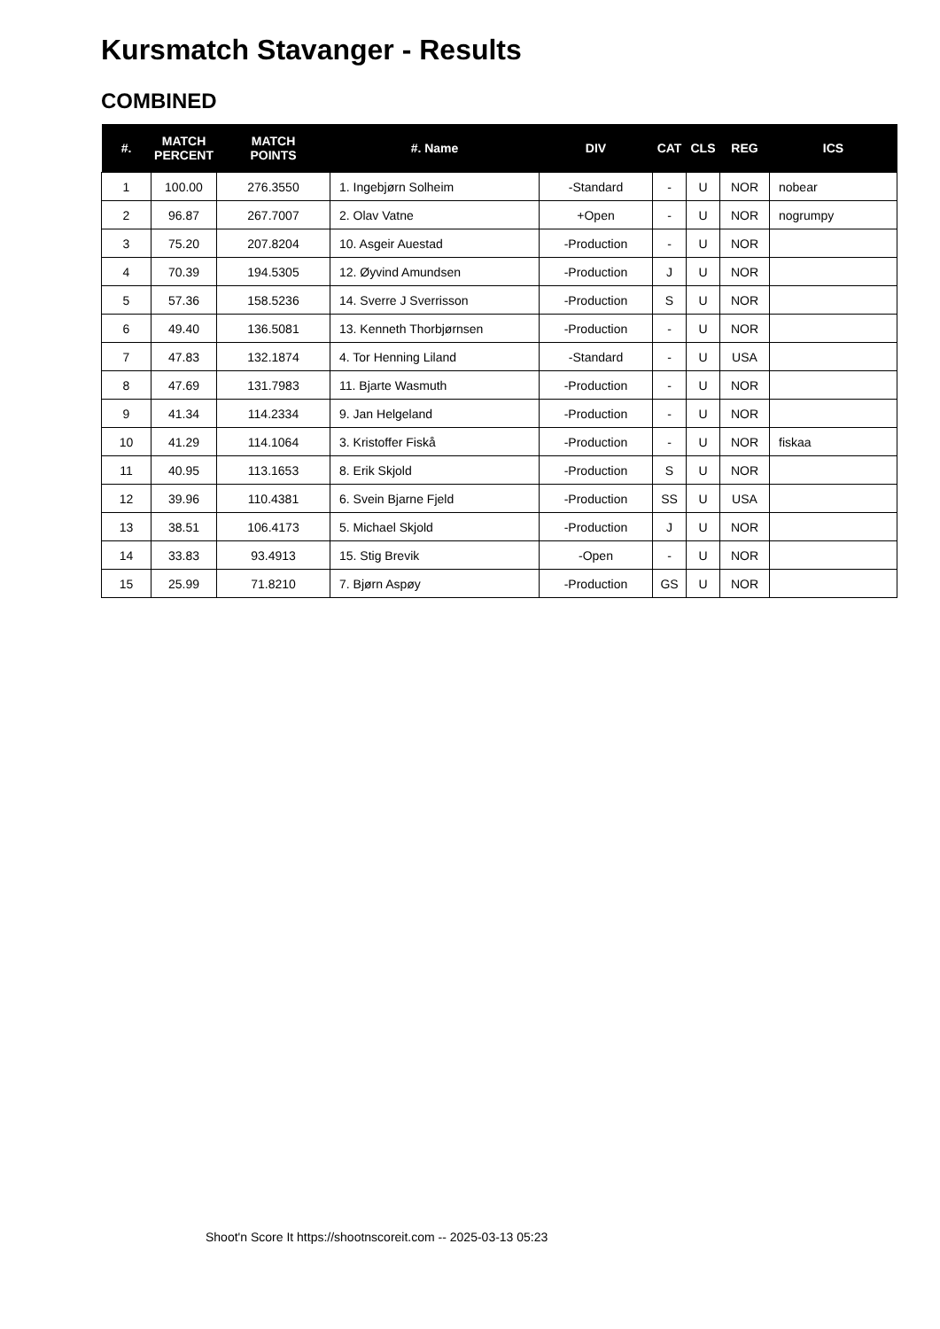Kursmatch Stavanger - Results
COMBINED
| #. | MATCH PERCENT | MATCH POINTS | #. Name | DIV | CAT | CLS | REG | ICS |
| --- | --- | --- | --- | --- | --- | --- | --- | --- |
| 1 | 100.00 | 276.3550 | 1. Ingebjørn Solheim | -Standard | - | U | NOR | nobear |
| 2 | 96.87 | 267.7007 | 2. Olav Vatne | +Open | - | U | NOR | nogrumpy |
| 3 | 75.20 | 207.8204 | 10. Asgeir Auestad | -Production | - | U | NOR | |
| 4 | 70.39 | 194.5305 | 12. Øyvind Amundsen | -Production | J | U | NOR | |
| 5 | 57.36 | 158.5236 | 14. Sverre J Sverrisson | -Production | S | U | NOR | |
| 6 | 49.40 | 136.5081 | 13. Kenneth Thorbjørnsen | -Production | - | U | NOR | |
| 7 | 47.83 | 132.1874 | 4. Tor Henning Liland | -Standard | - | U | USA | |
| 8 | 47.69 | 131.7983 | 11. Bjarte Wasmuth | -Production | - | U | NOR | |
| 9 | 41.34 | 114.2334 | 9. Jan Helgeland | -Production | - | U | NOR | |
| 10 | 41.29 | 114.1064 | 3. Kristoffer Fiskå | -Production | - | U | NOR | fiskaa |
| 11 | 40.95 | 113.1653 | 8. Erik Skjold | -Production | S | U | NOR | |
| 12 | 39.96 | 110.4381 | 6. Svein Bjarne Fjeld | -Production | SS | U | USA | |
| 13 | 38.51 | 106.4173 | 5. Michael Skjold | -Production | J | U | NOR | |
| 14 | 33.83 | 93.4913 | 15. Stig Brevik | -Open | - | U | NOR | |
| 15 | 25.99 | 71.8210 | 7. Bjørn Aspøy | -Production | GS | U | NOR | |
Shoot'n Score It https://shootnscoreit.com -- 2025-03-13 05:23